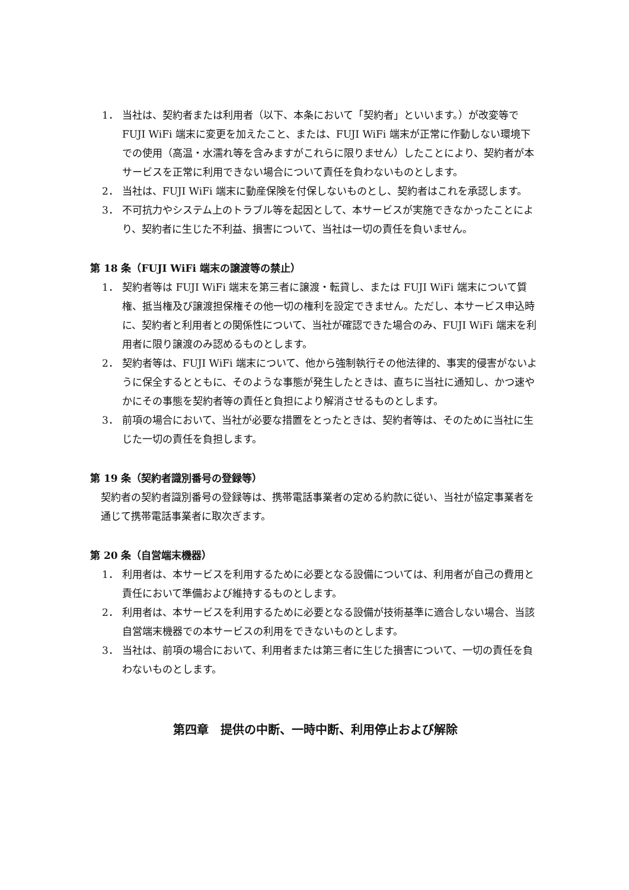1． 当社は、契約者または利用者（以下、本条において「契約者」といいます。）が改変等で FUJI WiFi 端末に変更を加えたこと、または、FUJI WiFi 端末が正常に作動しない環境下での使用（高温・水濡れ等を含みますがこれらに限りません）したことにより、契約者が本サービスを正常に利用できない場合について責任を負わないものとします。
2． 当社は、FUJI WiFi 端末に動産保険を付保しないものとし、契約者はこれを承認します。
3． 不可抗力やシステム上のトラブル等を起因として、本サービスが実施できなかったことにより、契約者に生じた不利益、損害について、当社は一切の責任を負いません。
第 18 条（FUJI WiFi 端末の譲渡等の禁止）
1． 契約者等は FUJI WiFi 端末を第三者に譲渡・転貸し、または FUJI WiFi 端末について質権、抵当権及び譲渡担保権その他一切の権利を設定できません。ただし、本サービス申込時に、契約者と利用者との関係性について、当社が確認できた場合のみ、FUJI WiFi 端末を利用者に限り譲渡のみ認めるものとします。
2． 契約者等は、FUJI WiFi 端末について、他から強制執行その他法律的、事実的侵害がないように保全するとともに、そのような事態が発生したときは、直ちに当社に通知し、かつ速やかにその事態を契約者等の責任と負担により解消させるものとします。
3． 前項の場合において、当社が必要な措置をとったときは、契約者等は、そのために当社に生じた一切の責任を負担します。
第 19 条（契約者識別番号の登録等）
契約者の契約者識別番号の登録等は、携帯電話事業者の定める約款に従い、当社が協定事業者を通じて携帯電話事業者に取次ぎます。
第 20 条（自営端末機器）
1． 利用者は、本サービスを利用するために必要となる設備については、利用者が自己の費用と責任において準備および維持するものとします。
2． 利用者は、本サービスを利用するために必要となる設備が技術基準に適合しない場合、当該自営端末機器での本サービスの利用をできないものとします。
3． 当社は、前項の場合において、利用者または第三者に生じた損害について、一切の責任を負わないものとします。
第四章　提供の中断、一時中断、利用停止および解除